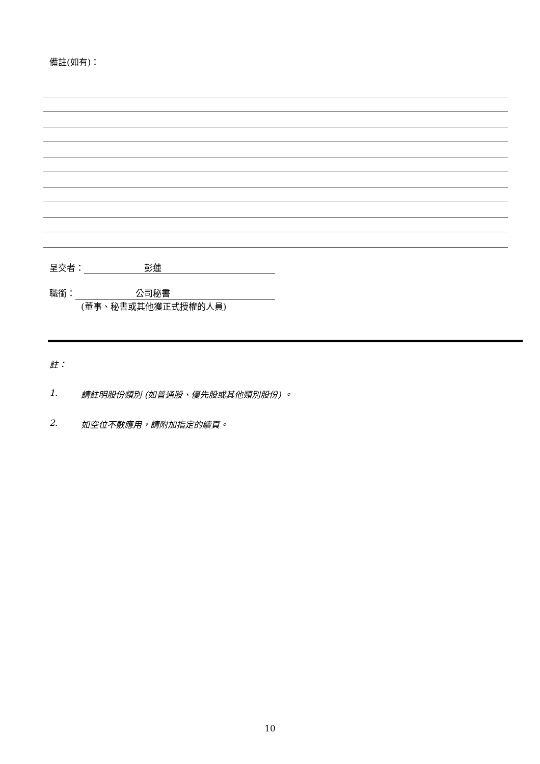備註(如有)：
呈交者： 彭蓮
職銜： 公司秘書
(董事、秘書或其他獲正式授權的人員)
註：
1. 請註明股份類別 (如普通股、優先股或其他類別股份) 。
2. 如空位不敷應用，請附加指定的續頁。
10